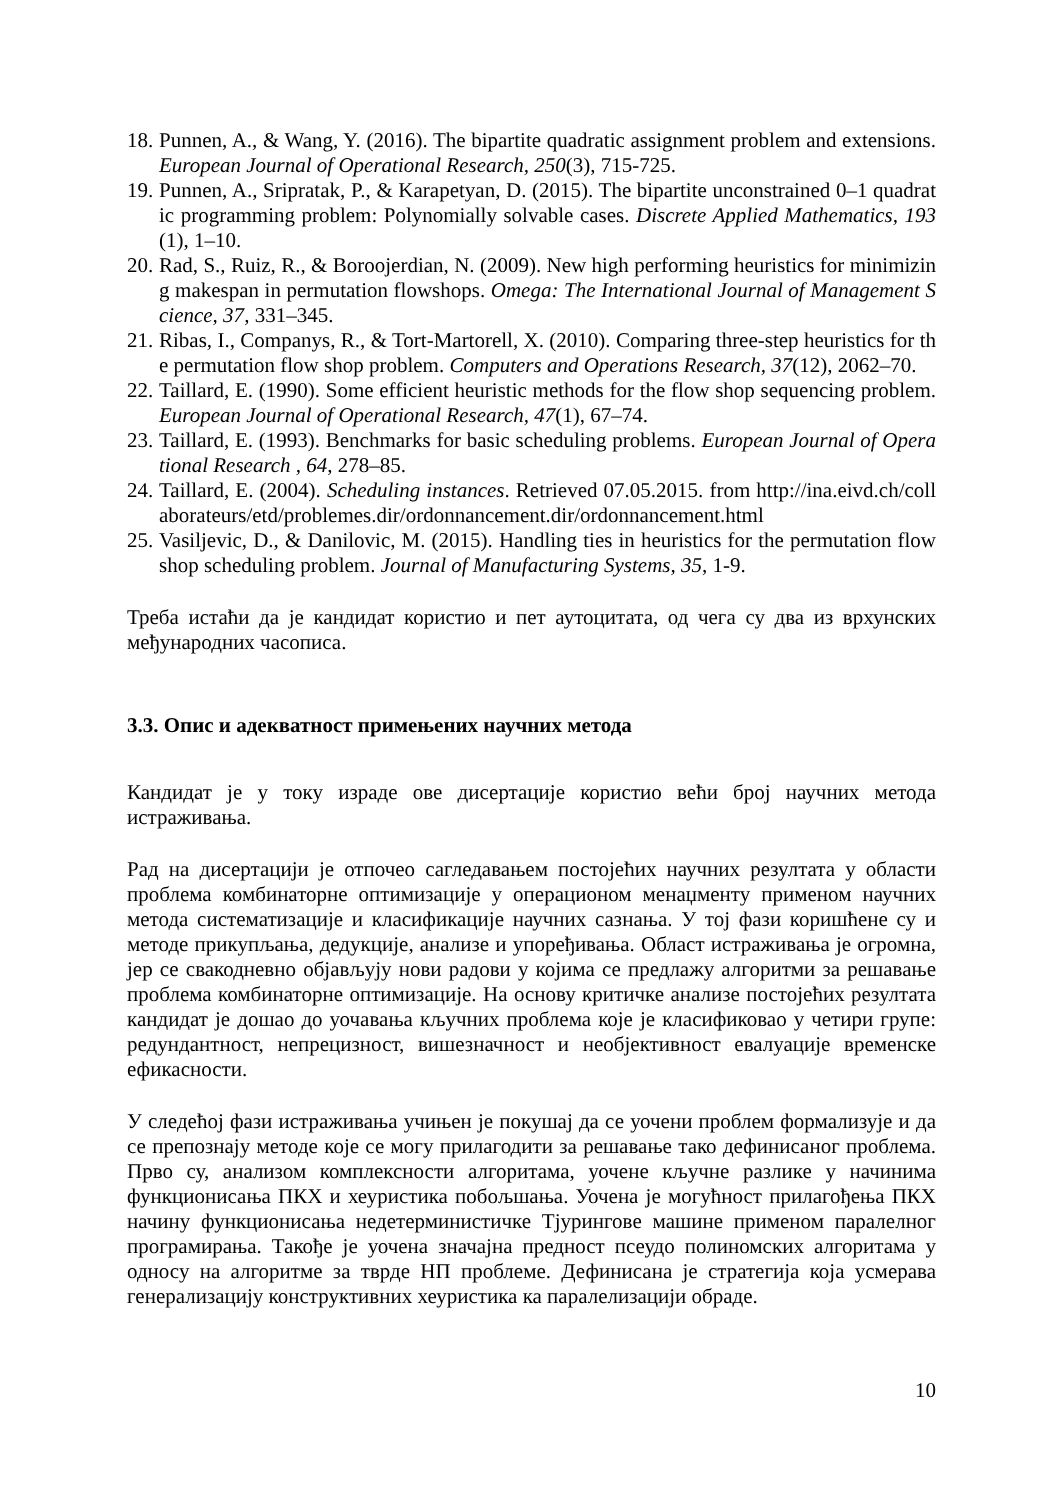18. Punnen, A., & Wang, Y. (2016). The bipartite quadratic assignment problem and extensions. European Journal of Operational Research, 250(3), 715-725.
19. Punnen, A., Sripratak, P., & Karapetyan, D. (2015). The bipartite unconstrained 0–1 quadratic programming problem: Polynomially solvable cases. Discrete Applied Mathematics, 193(1), 1–10.
20. Rad, S., Ruiz, R., & Boroojerdian, N. (2009). New high performing heuristics for minimizing makespan in permutation flowshops. Omega: The International Journal of Management Science, 37, 331–345.
21. Ribas, I., Companys, R., & Tort-Martorell, X. (2010). Comparing three-step heuristics for the permutation flow shop problem. Computers and Operations Research, 37(12), 2062–70.
22. Taillard, E. (1990). Some efficient heuristic methods for the flow shop sequencing problem. European Journal of Operational Research, 47(1), 67–74.
23. Taillard, E. (1993). Benchmarks for basic scheduling problems. European Journal of Operational Research , 64, 278–85.
24. Taillard, E. (2004). Scheduling instances. Retrieved 07.05.2015. from http://ina.eivd.ch/collaborateurs/etd/problemes.dir/ordonnancement.dir/ordonnancement.html
25. Vasiljevic, D., & Danilovic, M. (2015). Handling ties in heuristics for the permutation flow shop scheduling problem. Journal of Manufacturing Systems, 35, 1-9.
Треба истаћи да је кандидат користио и пет аутоцитата, од чега су два из врхунских међународних часописа.
3.3. Опис и адекватност примењених научних метода
Кандидат је у току израде ове дисертације користио већи број научних метода истраживања.
Рад на дисертацији је отпочео сагледавањем постојећих научних резултата у области проблема комбинаторне оптимизације у операционом менаџменту применом научних метода систематизације и класификације научних сазнања. У тој фази коришћене су и методе прикупљања, дедукције, анализе и упоређивања. Област истраживања је огромна, јер се свакодневно објављују нови радови у којима се предлажу алгоритми за решавање проблема комбинаторне оптимизације. На основу критичке анализе постојећих резултата кандидат је дошао до уочавања кључних проблема које је класификовао у четири групе: редундантност, непрецизност, вишезначност и необјективност евалуације временске ефикасности.
У следећој фази истраживања учињен је покушај да се уочени проблем формализује и да се препознају методе које се могу прилагодити за решавање тако дефинисаног проблема. Прво су, анализом комплексности алгоритама, уочене кључне разлике у начинима функционисања ПКХ и хеуристика побољшања. Уочена је могућност прилагођења ПКХ начину функционисања недетерминистичке Тјурингове машине применом паралелног програмирања. Такође је уочена значајна предност псеудо полиномских алгоритама у односу на алгоритме за тврде НП проблеме. Дефинисана је стратегија која усмерава генерализацију конструктивних хеуристика ка паралелизацији обраде.
10